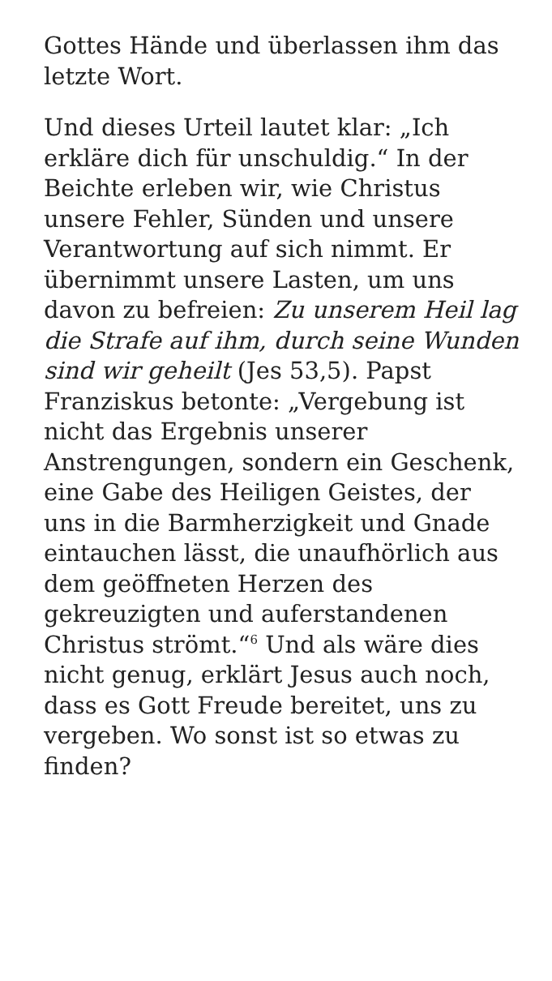Gottes Hände und überlassen ihm das letzte Wort.
Und dieses Urteil lautet klar: „Ich erkläre dich für unschuldig.“ In der Beichte erleben wir, wie Christus unsere Fehler, Sünden und unsere Verantwortung auf sich nimmt. Er übernimmt unsere Lasten, um uns davon zu befreien: Zu unserem Heil lag die Strafe auf ihm, durch seine Wunden sind wir geheilt (Jes 53,5). Papst Franziskus betonte: „Vergebung ist nicht das Ergebnis unserer Anstrengungen, sondern ein Geschenk, eine Gabe des Heiligen Geistes, der uns in die Barmherzigkeit und Gnade eintauchen lässt, die unaufhörlich aus dem geöffneten Herzen des gekreuzigten und auferstandenen Christus strömt.“<sup>6</sup> Und als wäre dies nicht genug, erklärt Jesus auch noch, dass es Gott Freude bereitet, uns zu vergeben. Wo sonst ist so etwas zu finden?